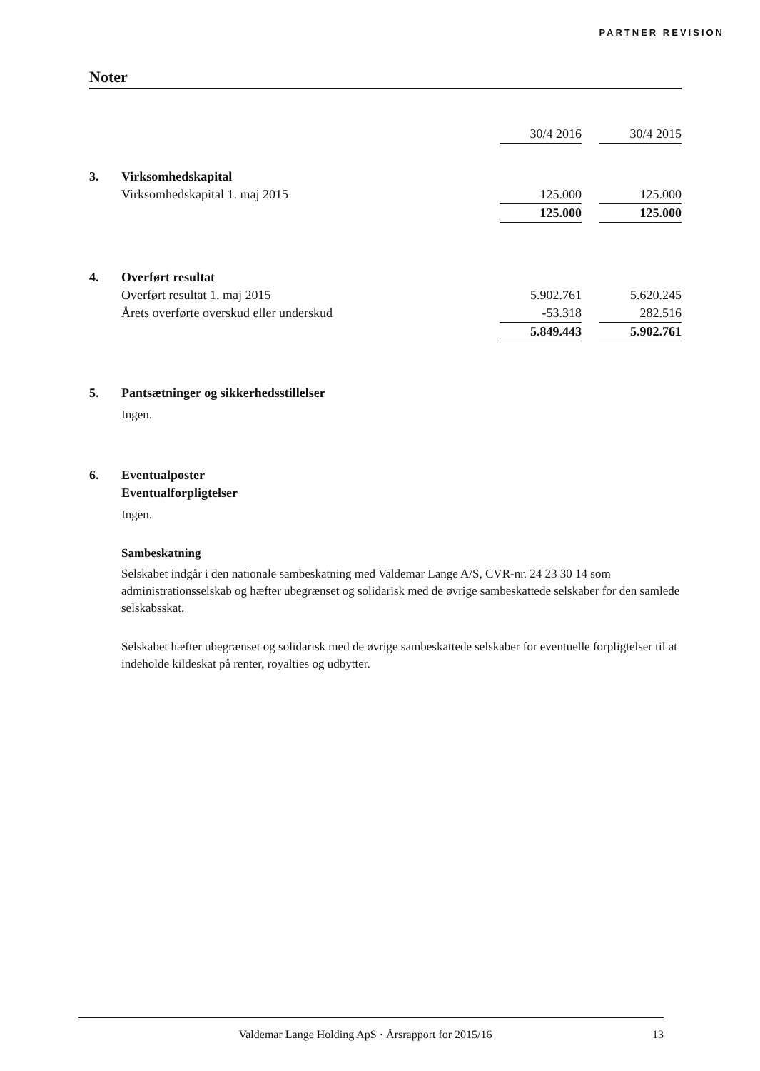PARTNER REVISION
Noter
| | | 30/4 2016 | | 30/4 2015 |
| 3. | Virksomhedskapital | | | |
| | Virksomhedskapital 1. maj 2015 | 125.000 | | 125.000 |
| | | 125.000 | | 125.000 |
| 4. | Overført resultat | | | |
| | Overført resultat 1. maj 2015 | 5.902.761 | | 5.620.245 |
| | Årets overførte overskud eller underskud | -53.318 | | 282.516 |
| | | 5.849.443 | | 5.902.761 |
| 5. | Pantsætninger og sikkerhedsstillelser |
Ingen.
| 6. | Eventualposter |
| | Eventualforpligtelser |
Ingen.
Sambeskatning
Selskabet indgår i den nationale sambeskatning med Valdemar Lange A/S, CVR-nr. 24 23 30 14 som administrationsselskab og hæfter ubegrænset og solidarisk med de øvrige sambeskattede selskaber for den samlede selskabsskat.
Selskabet hæfter ubegrænset og solidarisk med de øvrige sambeskattede selskaber for eventuelle forpligtelser til at indeholde kildeskat på renter, royalties og udbytter.
Valdemar Lange Holding ApS · Årsrapport for 2015/16 13